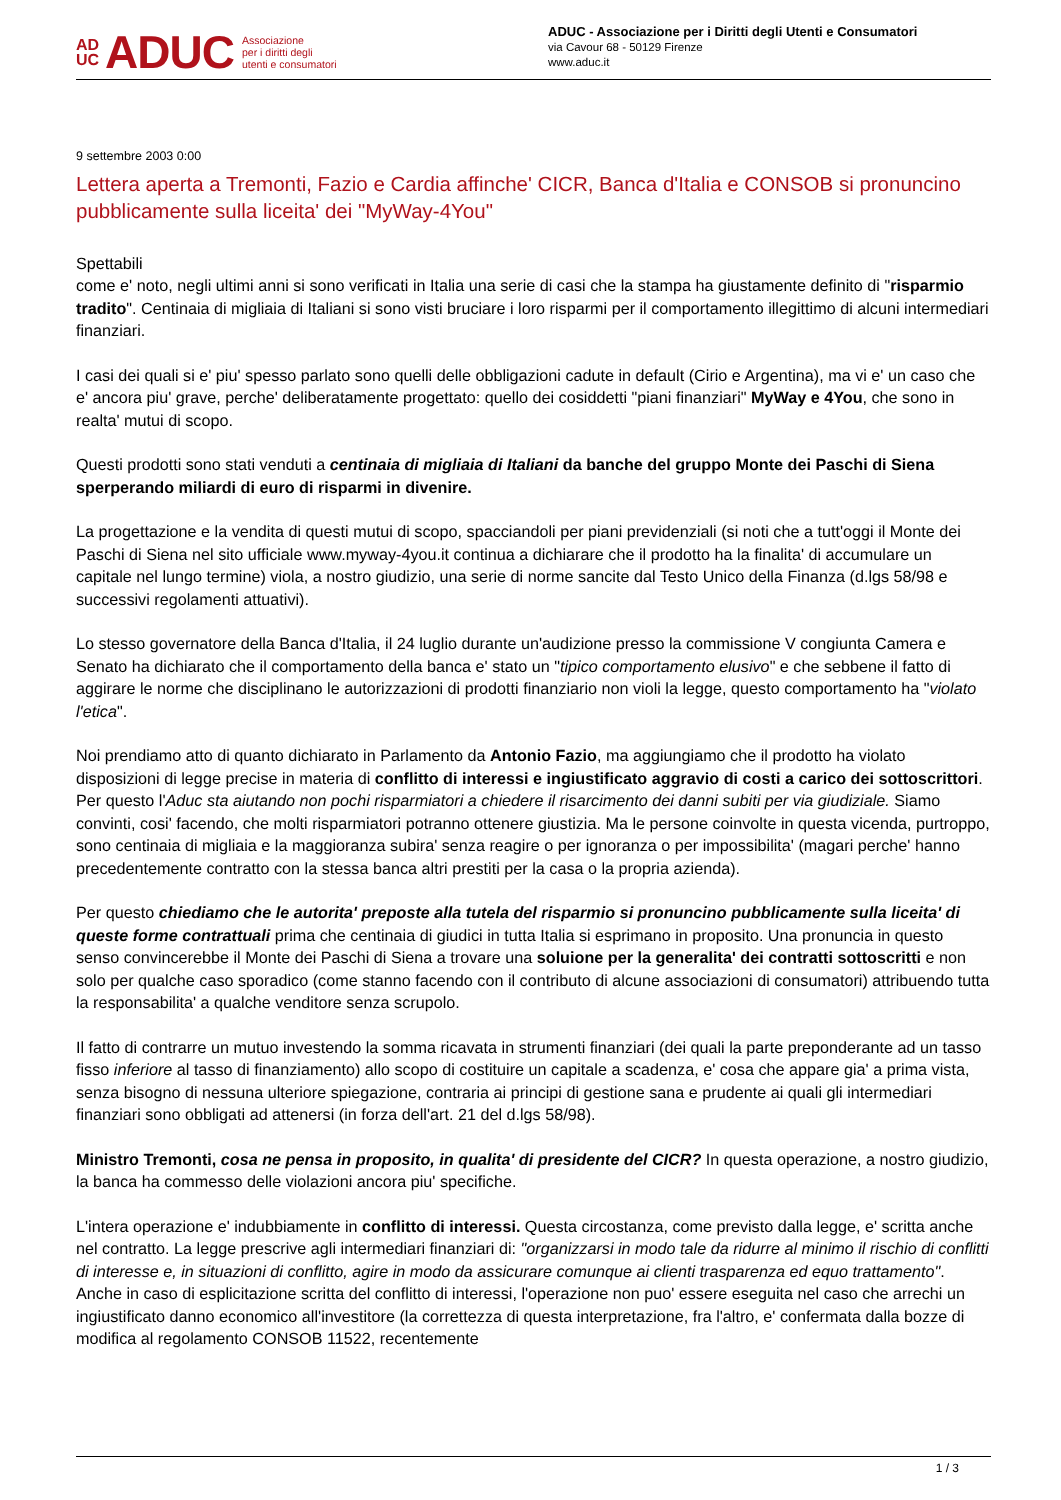AD
UC ADUC Associazione
per i diritti degli
utenti e consumatori
ADUC - Associazione per i Diritti degli Utenti e Consumatori
via Cavour 68 - 50129 Firenze
www.aduc.it
9 settembre 2003 0:00
Lettera aperta a Tremonti, Fazio e Cardia affinche' CICR, Banca d'Italia e CONSOB si pronuncino pubblicamente sulla liceita' dei "MyWay-4You"
Spettabili
come e' noto, negli ultimi anni si sono verificati in Italia una serie di casi che la stampa ha giustamente definito di "risparmio tradito". Centinaia di migliaia di Italiani si sono visti bruciare i loro risparmi per il comportamento illegittimo di alcuni intermediari finanziari.
I casi dei quali si e' piu' spesso parlato sono quelli delle obbligazioni cadute in default (Cirio e Argentina), ma vi e' un caso che e' ancora piu' grave, perche' deliberatamente progettato: quello dei cosiddetti "piani finanziari" MyWay e 4You, che sono in realta' mutui di scopo.
Questi prodotti sono stati venduti a centinaia di migliaia di Italiani da banche del gruppo Monte dei Paschi di Siena sperperando miliardi di euro di risparmi in divenire.
La progettazione e la vendita di questi mutui di scopo, spacciandoli per piani previdenziali (si noti che a tutt'oggi il Monte dei Paschi di Siena nel sito ufficiale www.myway-4you.it continua a dichiarare che il prodotto ha la finalita' di accumulare un capitale nel lungo termine) viola, a nostro giudizio, una serie di norme sancite dal Testo Unico della Finanza (d.lgs 58/98 e successivi regolamenti attuativi).
Lo stesso governatore della Banca d'Italia, il 24 luglio durante un'audizione presso la commissione V congiunta Camera e Senato ha dichiarato che il comportamento della banca e' stato un "tipico comportamento elusivo" e che sebbene il fatto di aggirare le norme che disciplinano le autorizzazioni di prodotti finanziario non violi la legge, questo comportamento ha "violato l'etica".
Noi prendiamo atto di quanto dichiarato in Parlamento da Antonio Fazio, ma aggiungiamo che il prodotto ha violato disposizioni di legge precise in materia di conflitto di interessi e ingiustificato aggravio di costi a carico dei sottoscrittori. Per questo l'Aduc sta aiutando non pochi risparmiatori a chiedere il risarcimento dei danni subiti per via giudiziale. Siamo convinti, cosi' facendo, che molti risparmiatori potranno ottenere giustizia. Ma le persone coinvolte in questa vicenda, purtroppo, sono centinaia di migliaia e la maggioranza subira' senza reagire o per ignoranza o per impossibilita' (magari perche' hanno precedentemente contratto con la stessa banca altri prestiti per la casa o la propria azienda).
Per questo chiediamo che le autorita' preposte alla tutela del risparmio si pronuncino pubblicamente sulla liceita' di queste forme contrattuali prima che centinaia di giudici in tutta Italia si esprimano in proposito. Una pronuncia in questo senso convincerebbe il Monte dei Paschi di Siena a trovare una soluione per la generalita' dei contratti sottoscritti e non solo per qualche caso sporadico (come stanno facendo con il contributo di alcune associazioni di consumatori) attribuendo tutta la responsabilita' a qualche venditore senza scrupolo.
Il fatto di contrarre un mutuo investendo la somma ricavata in strumenti finanziari (dei quali la parte preponderante ad un tasso fisso inferiore al tasso di finanziamento) allo scopo di costituire un capitale a scadenza, e' cosa che appare gia' a prima vista, senza bisogno di nessuna ulteriore spiegazione, contraria ai principi di gestione sana e prudente ai quali gli intermediari finanziari sono obbligati ad attenersi (in forza dell'art. 21 del d.lgs 58/98).
Ministro Tremonti, cosa ne pensa in proposito, in qualita' di presidente del CICR? In questa operazione, a nostro giudizio, la banca ha commesso delle violazioni ancora piu' specifiche.
L'intera operazione e' indubbiamente in conflitto di interessi. Questa circostanza, come previsto dalla legge, e' scritta anche nel contratto. La legge prescrive agli intermediari finanziari di: "organizzarsi in modo tale da ridurre al minimo il rischio di conflitti di interesse e, in situazioni di conflitto, agire in modo da assicurare comunque ai clienti trasparenza ed equo trattamento". Anche in caso di esplicitazione scritta del conflitto di interessi, l'operazione non puo' essere eseguita nel caso che arrechi un ingiustificato danno economico all'investitore (la correttezza di questa interpretazione, fra l'altro, e' confermata dalla bozze di modifica al regolamento CONSOB 11522, recentemente
1 / 3